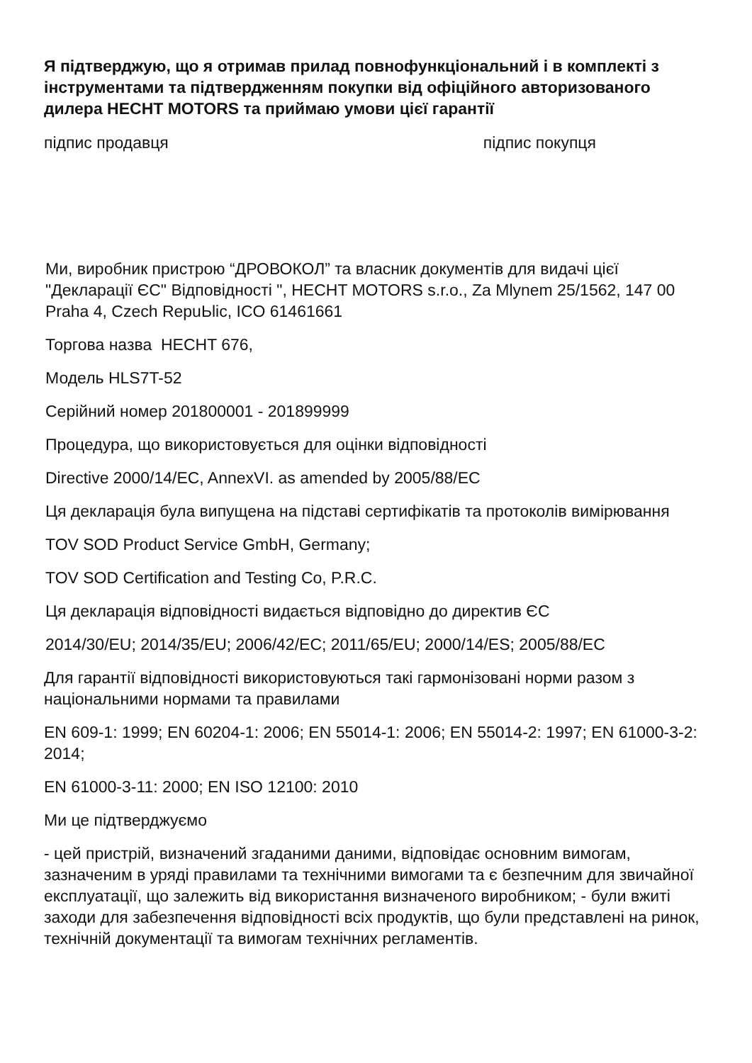Я підтверджую, що я отримав прилад повнофункціональний і в комплекті з інструментами та підтвердженням покупки від офіційного авторизованого дилера HECHT MOTORS та приймаю умови цієї гарантії
підпис продавця підпис покупця
Ми, виробник пристрою “ДРОВОКОЛ” та власник документів для видачі цієї "Декларації ЄС" Відповідності ", HECHT MOTORS s.r.o., Za Mlynem 25/1562, 147 00 Praha 4, Czech RepuЬlic, ICO 61461661
Торгова назва HECHT 676,
Модель HLS7T-52
Серійний номер 201800001 - 201899999
Процедура, що використовується для оцінки відповідності
Directive 2000/14/EC, AnnexVI. as amended by 2005/88/EC
Ця декларація була випущена на підставі сертифікатів та протоколів вимірювання
TOV SOD Product Service GmbH, Germany;
TOV SOD Certification and Testing Co, P.R.C.
Ця декларація відповідності видається відповідно до директив ЄС
2014/30/EU; 2014/35/EU; 2006/42/EC; 2011/65/EU; 2000/14/ES; 2005/88/EC
Для гарантії відповідності використовуються такі гармонізовані норми разом з національними нормами та правилами
EN 609-1: 1999; EN 60204-1: 2006; EN 55014-1: 2006; EN 55014-2: 1997; EN 61000-3-2: 2014;
EN 61000-3-11: 2000; EN ISO 12100: 2010
Ми це підтверджуємо
- цей пристрій, визначений згаданими даними, відповідає основним вимогам, зазначеним в уряді правилами та технічними вимогами та є безпечним для звичайної експлуатації, що залежить від використання визначеного виробником; - були вжиті заходи для забезпечення відповідності всіх продуктів, що були представлені на ринок, технічній документації та вимогам технічних регламентів.